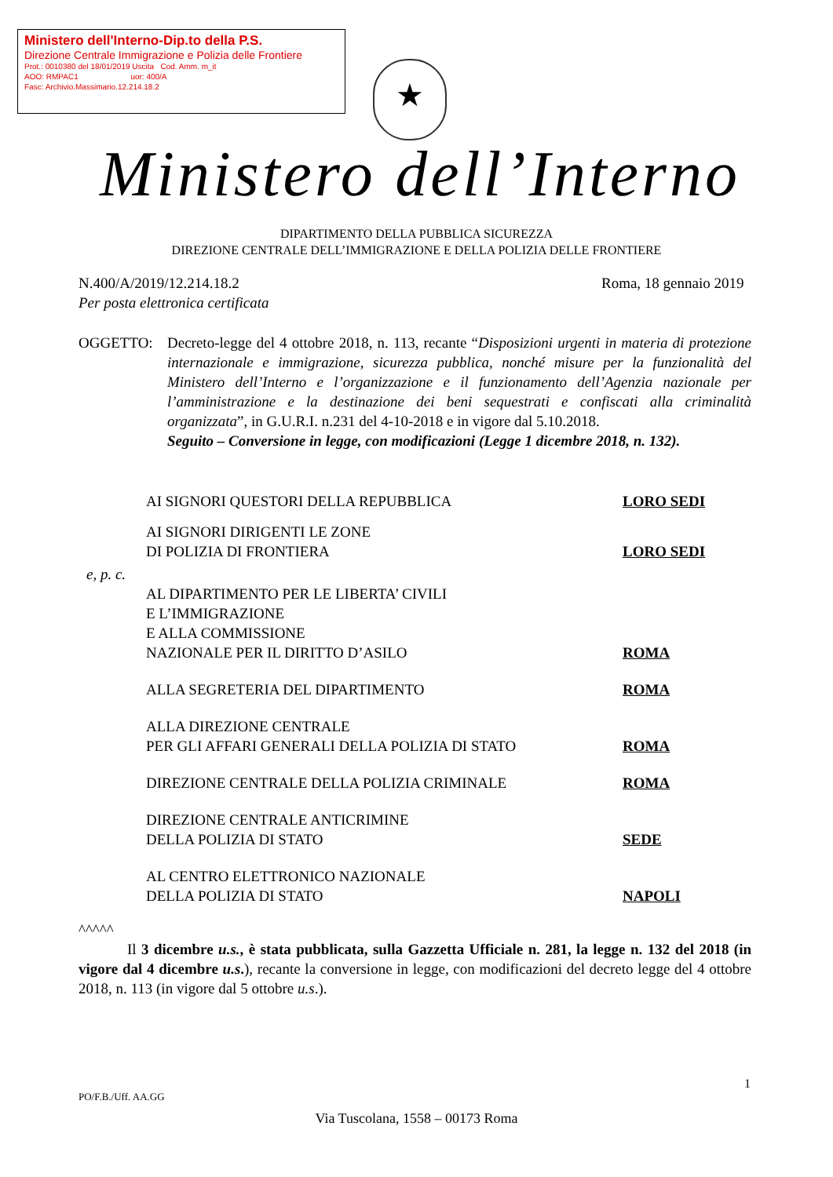Ministero dell'Interno-Dip.to della P.S.
Direzione Centrale Immigrazione e Polizia delle Frontiere
Prot.: 0010380 del 18/01/2019 Uscita Cod. Amm. m_it
AOO: RMPAC1 uor: 400/A
Fasc: Archivio.Massimario.12.214.18.2
★
Ministero dell’Interno
DIPARTIMENTO DELLA PUBBLICA SICUREZZA
DIREZIONE CENTRALE DELL’IMMIGRAZIONE E DELLA POLIZIA DELLE FRONTIERE
N.400/A/2019/12.214.18.2 Roma, 18 gennaio 2019
Per posta elettronica certificata
OGGETTO: Decreto-legge del 4 ottobre 2018, n. 113, recante “Disposizioni urgenti in materia di protezione internazionale e immigrazione, sicurezza pubblica, nonché misure per la funzionalità del Ministero dell’Interno e l’organizzazione e il funzionamento dell’Agenzia nazionale per l’amministrazione e la destinazione dei beni sequestrati e confiscati alla criminalità organizzata”, in G.U.R.I. n.231 del 4-10-2018 e in vigore dal 5.10.2018.
Seguito – Conversione in legge, con modificazioni (Legge 1 dicembre 2018, n. 132).
AI SIGNORI QUESTORI DELLA REPUBBLICA LORO SEDI
AI SIGNORI DIRIGENTI LE ZONE
DI POLIZIA DI FRONTIERA
LORO SEDI
e, p. c.
AL DIPARTIMENTO PER LE LIBERTA’ CIVILI
E L’IMMIGRAZIONE
E ALLA COMMISSIONE
NAZIONALE PER IL DIRITTO D’ASILO
ROMA
ALLA SEGRETERIA DEL DIPARTIMENTO ROMA
ALLA DIREZIONE CENTRALE
PER GLI AFFARI GENERALI DELLA POLIZIA DI STATO
ROMA
DIREZIONE CENTRALE DELLA POLIZIA CRIMINALE ROMA
DIREZIONE CENTRALE ANTICRIMINE
DELLA POLIZIA DI STATO
SEDE
AL CENTRO ELETTRONICO NAZIONALE
DELLA POLIZIA DI STATO
NAPOLI
^^^^^
Il 3 dicembre u.s., è stata pubblicata, sulla Gazzetta Ufficiale n. 281, la legge n. 132 del 2018 (in vigore dal 4 dicembre u.s.), recante la conversione in legge, con modificazioni del decreto legge del 4 ottobre 2018, n. 113 (in vigore dal 5 ottobre u.s.).
1
PO/F.B./Uff. AA.GG
Via Tuscolana, 1558 – 00173 Roma